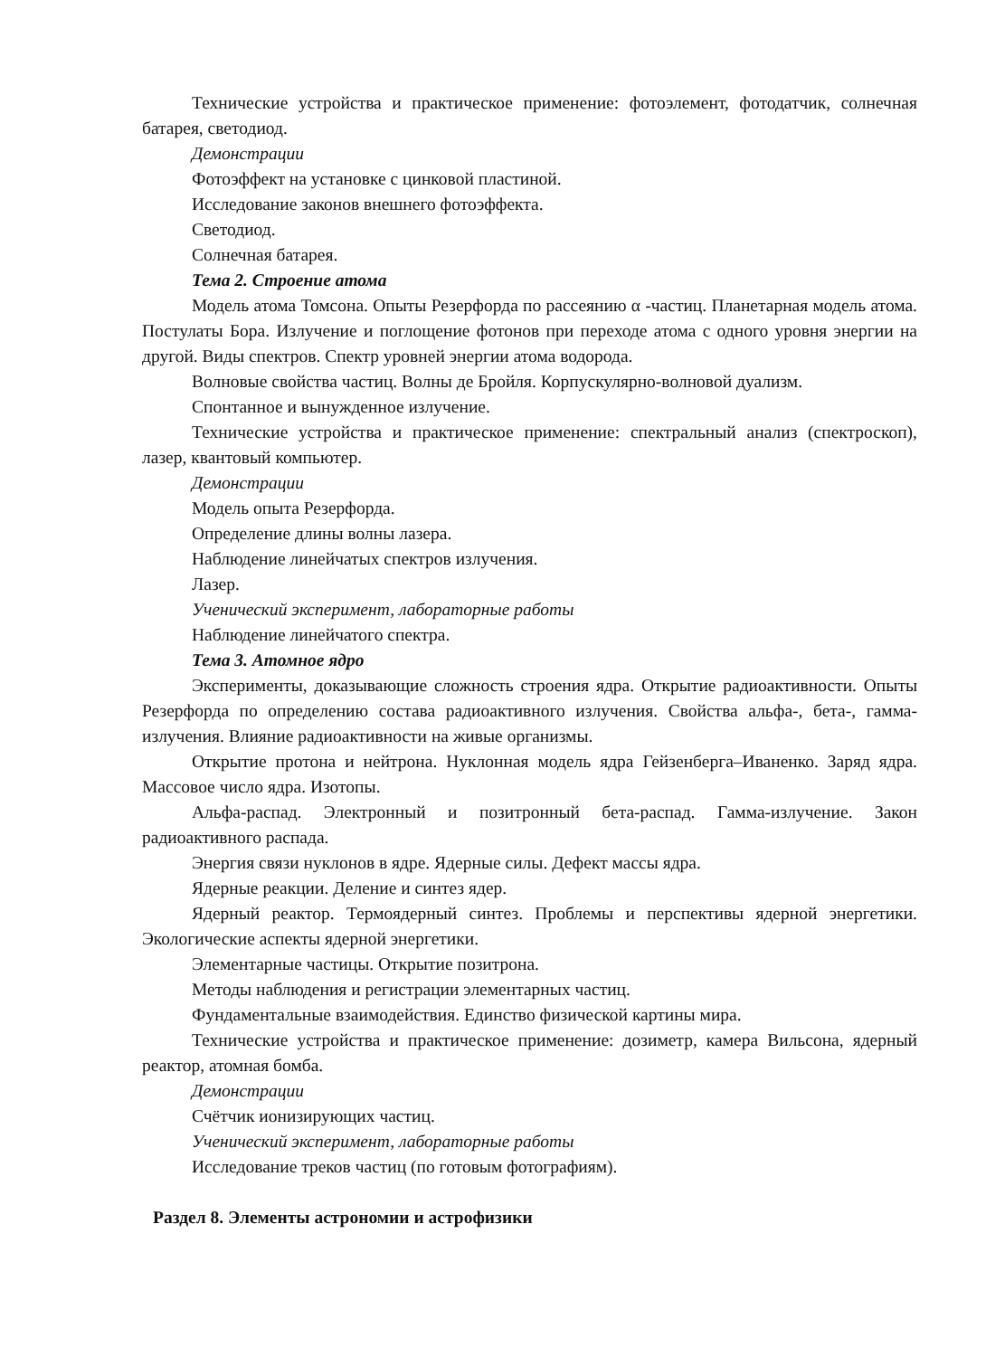Технические устройства и практическое применение: фотоэлемент, фотодатчик, солнечная батарея, светодиод.
Демонстрации
Фотоэффект на установке с цинковой пластиной.
Исследование законов внешнего фотоэффекта.
Светодиод.
Солнечная батарея.
Тема 2. Строение атома
Модель атома Томсона. Опыты Резерфорда по рассеянию α -частиц. Планетарная модель атома. Постулаты Бора. Излучение и поглощение фотонов при переходе атома с одного уровня энергии на другой. Виды спектров. Спектр уровней энергии атома водорода.
Волновые свойства частиц. Волны де Бройля. Корпускулярно-волновой дуализм.
Спонтанное и вынужденное излучение.
Технические устройства и практическое применение: спектральный анализ (спектроскоп), лазер, квантовый компьютер.
Демонстрации
Модель опыта Резерфорда.
Определение длины волны лазера.
Наблюдение линейчатых спектров излучения.
Лазер.
Ученический эксперимент, лабораторные работы
Наблюдение линейчатого спектра.
Тема 3. Атомное ядро
Эксперименты, доказывающие сложность строения ядра. Открытие радиоактивности. Опыты Резерфорда по определению состава радиоактивного излучения. Свойства альфа-, бета-, гамма-излучения. Влияние радиоактивности на живые организмы.
Открытие протона и нейтрона. Нуклонная модель ядра Гейзенберга–Иваненко. Заряд ядра. Массовое число ядра. Изотопы.
Альфа-распад. Электронный и позитронный бета-распад. Гамма-излучение. Закон радиоактивного распада.
Энергия связи нуклонов в ядре. Ядерные силы. Дефект массы ядра.
Ядерные реакции. Деление и синтез ядер.
Ядерный реактор. Термоядерный синтез. Проблемы и перспективы ядерной энергетики. Экологические аспекты ядерной энергетики.
Элементарные частицы. Открытие позитрона.
Методы наблюдения и регистрации элементарных частиц.
Фундаментальные взаимодействия. Единство физической картины мира.
Технические устройства и практическое применение: дозиметр, камера Вильсона, ядерный реактор, атомная бомба.
Демонстрации
Счётчик ионизирующих частиц.
Ученический эксперимент, лабораторные работы
Исследование треков частиц (по готовым фотографиям).
Раздел 8. Элементы астрономии и астрофизики